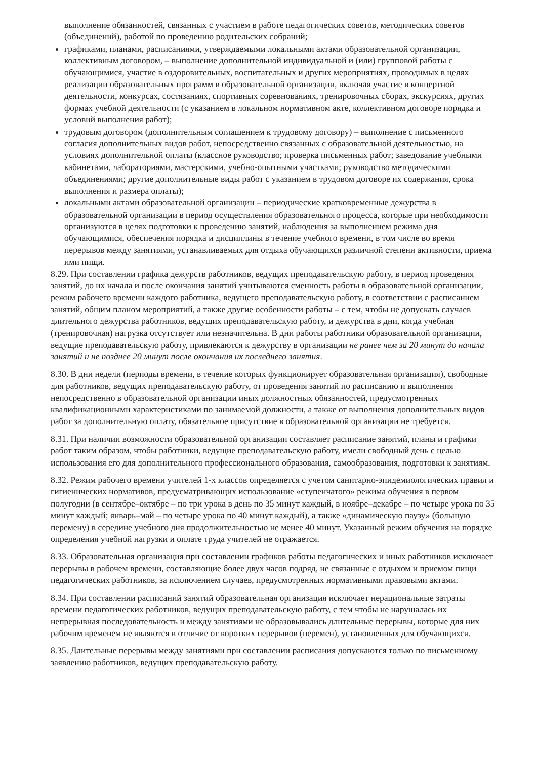выполнение обязанностей, связанных с участием в работе педагогических советов, методических советов (объединений), работой по проведению родительских собраний;
графиками, планами, расписаниями, утверждаемыми локальными актами образовательной организации, коллективным договором, – выполнение дополнительной индивидуальной и (или) групповой работы с обучающимися, участие в оздоровительных, воспитательных и других мероприятиях, проводимых в целях реализации образовательных программ в образовательной организации, включая участие в концертной деятельности, конкурсах, состязаниях, спортивных соревнованиях, тренировочных сборах, экскурсиях, других формах учебной деятельности (с указанием в локальном нормативном акте, коллективном договоре порядка и условий выполнения работ);
трудовым договором (дополнительным соглашением к трудовому договору) – выполнение с письменного согласия дополнительных видов работ, непосредственно связанных с образовательной деятельностью, на условиях дополнительной оплаты (классное руководство; проверка письменных работ; заведование учебными кабинетами, лабораториями, мастерскими, учебно-опытными участками; руководство методическими объединениями; другие дополнительные виды работ с указанием в трудовом договоре их содержания, срока выполнения и размера оплаты);
локальными актами образовательной организации – периодические кратковременные дежурства в образовательной организации в период осуществления образовательного процесса, которые при необходимости организуются в целях подготовки к проведению занятий, наблюдения за выполнением режима дня обучающимися, обеспечения порядка и дисциплины в течение учебного времени, в том числе во время перерывов между занятиями, устанавливаемых для отдыха обучающихся различной степени активности, приема ими пищи.
8.29. При составлении графика дежурств работников, ведущих преподавательскую работу, в период проведения занятий, до их начала и после окончания занятий учитываются сменность работы в образовательной организации, режим рабочего времени каждого работника, ведущего преподавательскую работу, в соответствии с расписанием занятий, общим планом мероприятий, а также другие особенности работы – с тем, чтобы не допускать случаев длительного дежурства работников, ведущих преподавательскую работу, и дежурства в дни, когда учебная (тренировочная) нагрузка отсутствует или незначительна. В дни работы работники образовательной организации, ведущие преподавательскую работу, привлекаются к дежурству в организации не ранее чем за 20 минут до начала занятий и не позднее 20 минут после окончания их последнего занятия.
8.30. В дни недели (периоды времени, в течение которых функционирует образовательная организация), свободные для работников, ведущих преподавательскую работу, от проведения занятий по расписанию и выполнения непосредственно в образовательной организации иных должностных обязанностей, предусмотренных квалификационными характеристиками по занимаемой должности, а также от выполнения дополнительных видов работ за дополнительную оплату, обязательное присутствие в образовательной организации не требуется.
8.31. При наличии возможности образовательной организации составляет расписание занятий, планы и графики работ таким образом, чтобы работники, ведущие преподавательскую работу, имели свободный день с целью использования его для дополнительного профессионального образования, самообразования, подготовки к занятиям.
8.32. Режим рабочего времени учителей 1-х классов определяется с учетом санитарно-эпидемиологических правил и гигиенических нормативов, предусматривающих использование «ступенчатого» режима обучения в первом полугодии (в сентябре–октябре – по три урока в день по 35 минут каждый, в ноябре–декабре – по четыре урока по 35 минут каждый; январь–май – по четыре урока по 40 минут каждый), а также «динамическую паузу» (большую перемену) в середине учебного дня продолжительностью не менее 40 минут. Указанный режим обучения на порядке определения учебной нагрузки и оплате труда учителей не отражается.
8.33. Образовательная организация при составлении графиков работы педагогических и иных работников исключает перерывы в рабочем времени, составляющие более двух часов подряд, не связанные с отдыхом и приемом пищи педагогических работников, за исключением случаев, предусмотренных нормативными правовыми актами.
8.34. При составлении расписаний занятий образовательная организация исключает нерациональные затраты времени педагогических работников, ведущих преподавательскую работу, с тем чтобы не нарушалась их непрерывная последовательность и между занятиями не образовывались длительные перерывы, которые для них рабочим временем не являются в отличие от коротких перерывов (перемен), установленных для обучающихся.
8.35. Длительные перерывы между занятиями при составлении расписания допускаются только по письменному заявлению работников, ведущих преподавательскую работу.